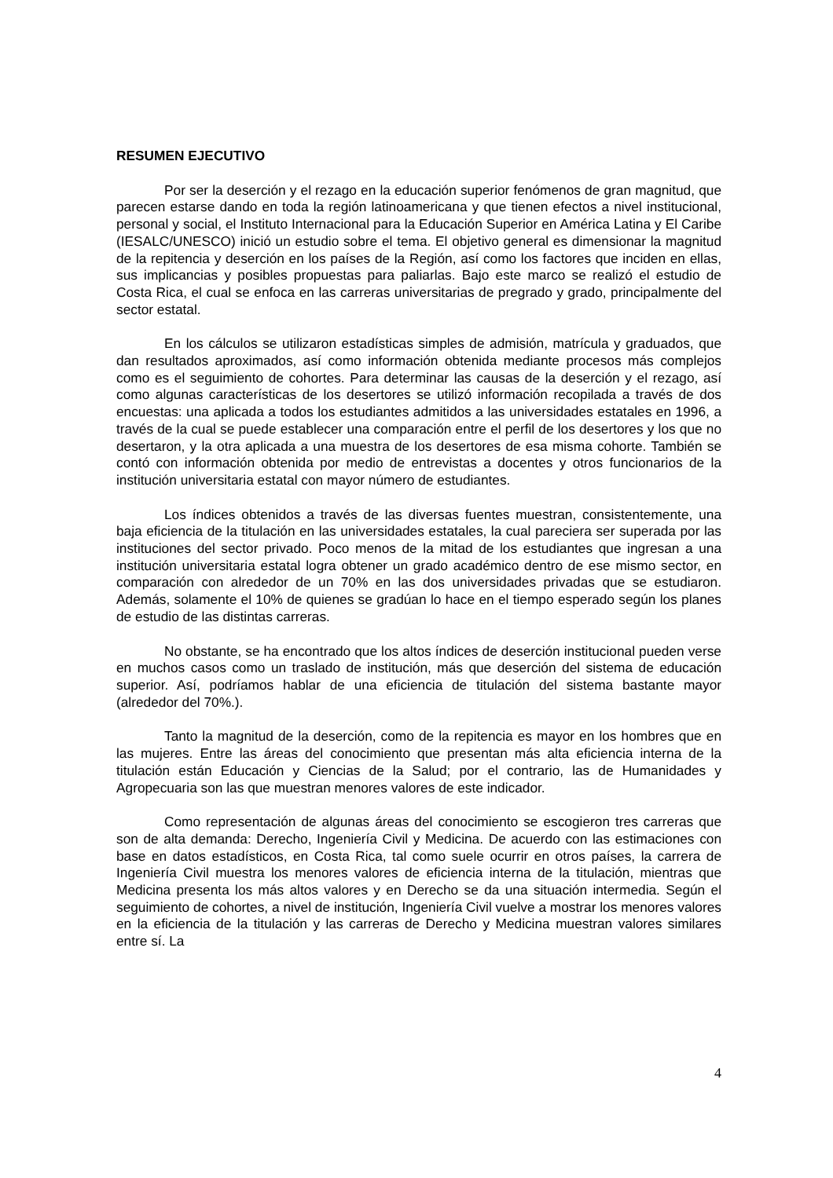RESUMEN EJECUTIVO
Por ser la deserción y el rezago en la educación superior fenómenos de gran magnitud, que parecen estarse dando en toda la región latinoamericana y que tienen efectos a nivel institucional, personal y social, el Instituto Internacional para la Educación Superior en América Latina y El Caribe (IESALC/UNESCO) inició un estudio sobre el tema. El objetivo general es dimensionar la magnitud de la repitencia y deserción en los países de la Región, así como los factores que inciden en ellas, sus implicancias y posibles propuestas para paliarlas. Bajo este marco se realizó el estudio de Costa Rica, el cual se enfoca en las carreras universitarias de pregrado y grado, principalmente del sector estatal.
En los cálculos se utilizaron estadísticas simples de admisión, matrícula y graduados, que dan resultados aproximados, así como información obtenida mediante procesos más complejos como es el seguimiento de cohortes. Para determinar las causas de la deserción y el rezago, así como algunas características de los desertores se utilizó información recopilada a través de dos encuestas: una aplicada a todos los estudiantes admitidos a las universidades estatales en 1996, a través de la cual se puede establecer una comparación entre el perfil de los desertores y los que no desertaron, y la otra aplicada a una muestra de los desertores de esa misma cohorte. También se contó con información obtenida por medio de entrevistas a docentes y otros funcionarios de la institución universitaria estatal con mayor número de estudiantes.
Los índices obtenidos a través de las diversas fuentes muestran, consistentemente, una baja eficiencia de la titulación en las universidades estatales, la cual pareciera ser superada por las instituciones del sector privado. Poco menos de la mitad de los estudiantes que ingresan a una institución universitaria estatal logra obtener un grado académico dentro de ese mismo sector, en comparación con alrededor de un 70% en las dos universidades privadas que se estudiaron. Además, solamente el 10% de quienes se gradúan lo hace en el tiempo esperado según los planes de estudio de las distintas carreras.
No obstante, se ha encontrado que los altos índices de deserción institucional pueden verse en muchos casos como un traslado de institución, más que deserción del sistema de educación superior. Así, podríamos hablar de una eficiencia de titulación del sistema bastante mayor (alrededor del 70%.).
Tanto la magnitud de la deserción, como de la repitencia es mayor en los hombres que en las mujeres. Entre las áreas del conocimiento que presentan más alta eficiencia interna de la titulación están Educación y Ciencias de la Salud; por el contrario, las de Humanidades y Agropecuaria son las que muestran menores valores de este indicador.
Como representación de algunas áreas del conocimiento se escogieron tres carreras que son de alta demanda: Derecho, Ingeniería Civil y Medicina. De acuerdo con las estimaciones con base en datos estadísticos, en Costa Rica, tal como suele ocurrir en otros países, la carrera de Ingeniería Civil muestra los menores valores de eficiencia interna de la titulación, mientras que Medicina presenta los más altos valores y en Derecho se da una situación intermedia. Según el seguimiento de cohortes, a nivel de institución, Ingeniería Civil vuelve a mostrar los menores valores en la eficiencia de la titulación y las carreras de Derecho y Medicina muestran valores similares entre sí. La
4